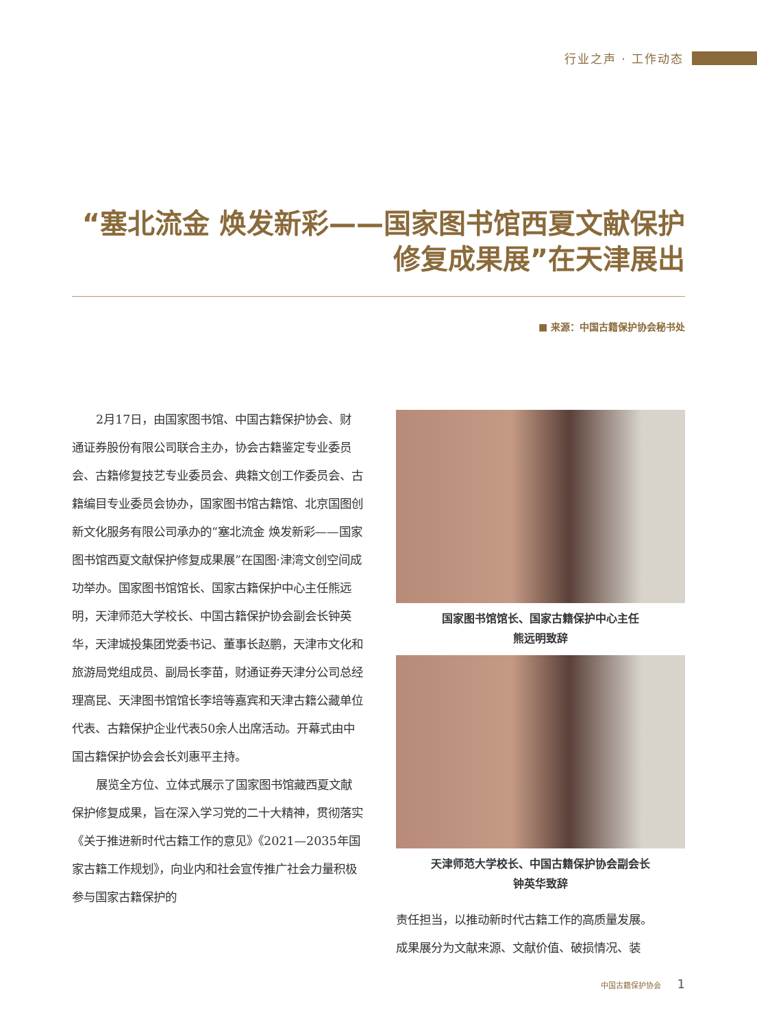行业之声 · 工作动态
“塞北流金 焕发新彩——国家图书馆西夏文献保护修复成果展”在天津展出
■ 来源：中国古籍保护协会秘书处
2月17日，由国家图书馆、中国古籍保护协会、财通证券股份有限公司联合主办，协会古籍鉴定专业委员会、古籍修复技艺专业委员会、典籍文创工作委员会、古籍编目专业委员会协办，国家图书馆古籍馆、北京国图创新文化服务有限公司承办的“塞北流金 焕发新彩——国家图书馆西夏文献保护修复成果展”在国图·津湾文创空间成功举办。国家图书馆馆长、国家古籍保护中心主任熊远明，天津师范大学校长、中国古籍保护协会副会长钟英华，天津城投集团党委书记、董事长赵鹏，天津市文化和旅游局党组成员、副局长李苗，财通证券天津分公司总经理高昆、天津图书馆馆长李培等嘉宾和天津古籍公藏单位代表、古籍保护企业代表50余人出席活动。开幕式由中国古籍保护协会会长刘惠平主持。
展览全方位、立体式展示了国家图书馆藏西夏文献保护修复成果，旨在深入学习党的二十大精神，贯彻落实《关于推进新时代古籍工作的意见》《2021—2035年国家古籍工作规划》，向业内和社会宣传推广社会力量积极参与国家古籍保护的
国家图书馆馆长、国家古籍保护中心主任
熊远明致辞
天津师范大学校长、中国古籍保护协会副会长
钟英华致辞
责任担当，以推动新时代古籍工作的高质量发展。
成果展分为文献来源、文献价值、破损情况、装
中国古籍保护协会 1